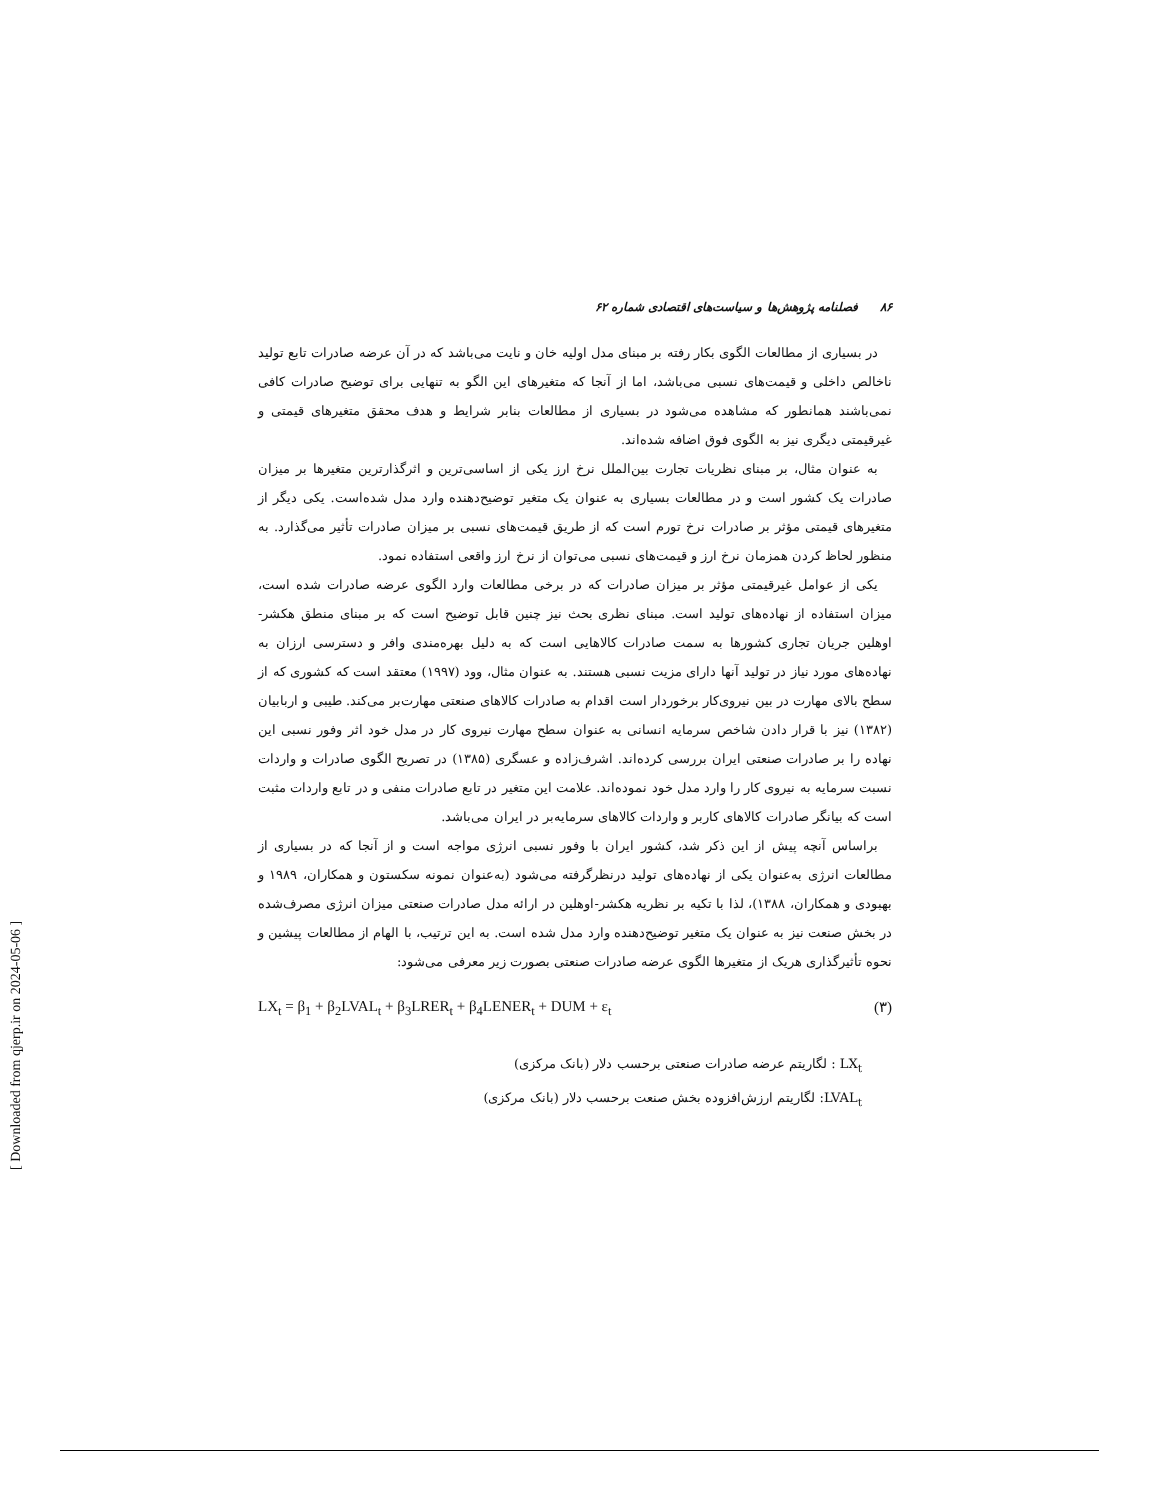۸۶ فصلنامه پژوهش‌ها و سیاست‌های اقتصادی شماره ۶۲
در بسیاری از مطالعات الگوی بکار رفته بر مبنای مدل اولیه خان و نایت می‌باشد که در آن عرضه صادرات تابع تولید ناخالص داخلی و قیمت‌های نسبی می‌باشد، اما از آنجا که متغیرهای این الگو به تنهایی برای توضیح صادرات کافی نمی‌باشند همانطور که مشاهده می‌شود در بسیاری از مطالعات بنابر شرایط و هدف محقق متغیرهای قیمتی و غیرقیمتی دیگری نیز به الگوی فوق اضافه شده‌اند.
به عنوان مثال، بر مبنای نظریات تجارت بین‌الملل نرخ ارز یکی از اساسی‌ترین و اثرگذارترین متغیرها بر میزان صادرات یک کشور است و در مطالعات بسیاری به عنوان یک متغیر توضیح‌دهنده وارد مدل شده‌است. یکی دیگر از متغیرهای قیمتی مؤثر بر صادرات نرخ تورم است که از طریق قیمت‌های نسبی بر میزان صادرات تأثیر می‌گذارد. به منظور لحاظ کردن همزمان نرخ ارز و قیمت‌های نسبی می‌توان از نرخ ارز واقعی استفاده نمود.
یکی از عوامل غیرقیمتی مؤثر بر میزان صادرات که در برخی مطالعات وارد الگوی عرضه صادرات شده است، میزان استفاده از نهاده‌های تولید است. مبنای نظری بحث نیز چنین قابل توضیح است که بر مبنای منطق هکشر-اوهلین جریان تجاری کشورها به سمت صادرات کالاهایی است که به دلیل بهره‌مندی وافر و دسترسی ارزان به نهاده‌های مورد نیاز در تولید آنها دارای مزیت نسبی هستند. به عنوان مثال، وود (۱۹۹۷) معتقد است که کشوری که از سطح بالای مهارت در بین نیروی‌کار برخوردار است اقدام به صادرات کالاهای صنعتی مهارت‌بر می‌کند. طیبی و اربابیان (۱۳۸۲) نیز با قرار دادن شاخص سرمایه انسانی به عنوان سطح مهارت نیروی کار در مدل خود اثر وفور نسبی این نهاده را بر صادرات صنعتی ایران بررسی کرده‌اند. اشرف‌زاده و عسگری (۱۳۸۵) در تصریح الگوی صادرات و واردات نسبت سرمایه به نیروی کار را وارد مدل خود نموده‌اند. علامت این متغیر در تابع صادرات منفی و در تابع واردات مثبت است که بیانگر صادرات کالاهای کاربر و واردات کالاهای سرمایه‌بر در ایران می‌باشد.
براساس آنچه پیش از این ذکر شد، کشور ایران با وفور نسبی انرژی مواجه است و از آنجا که در بسیاری از مطالعات انرژی به‌عنوان یکی از نهاده‌های تولید درنظرگرفته می‌شود (به‌عنوان نمونه سکستون و همکاران، ۱۹۸۹ و بهبودی و همکاران، ۱۳۸۸)، لذا با تکیه بر نظریه هکشر-اوهلین در ارائه مدل صادرات صنعتی میزان انرژی مصرف‌شده در بخش صنعت نیز به عنوان یک متغیر توضیح‌دهنده وارد مدل شده است. به این ترتیب، با الهام از مطالعات پیشین و نحوه تأثیرگذاری هریک از متغیرها الگوی عرضه صادرات صنعتی بصورت زیر معرفی می‌شود:
LX<sub>t</sub> = β<sub>1</sub> + β<sub>2</sub>LVAL<sub>t</sub> + β<sub>3</sub>LRER<sub>t</sub> + β<sub>4</sub>LENER<sub>t</sub> + DUM + ε<sub>t</sub> (۳)
LX<sub>t</sub> : لگاریتم عرضه صادرات صنعتی برحسب دلار (بانک مرکزی)
LVAL<sub>t</sub>: لگاریتم ارزش‌افزوده بخش صنعت برحسب دلار (بانک مرکزی)
[ Downloaded from qjerp.ir on 2024-05-06 ]